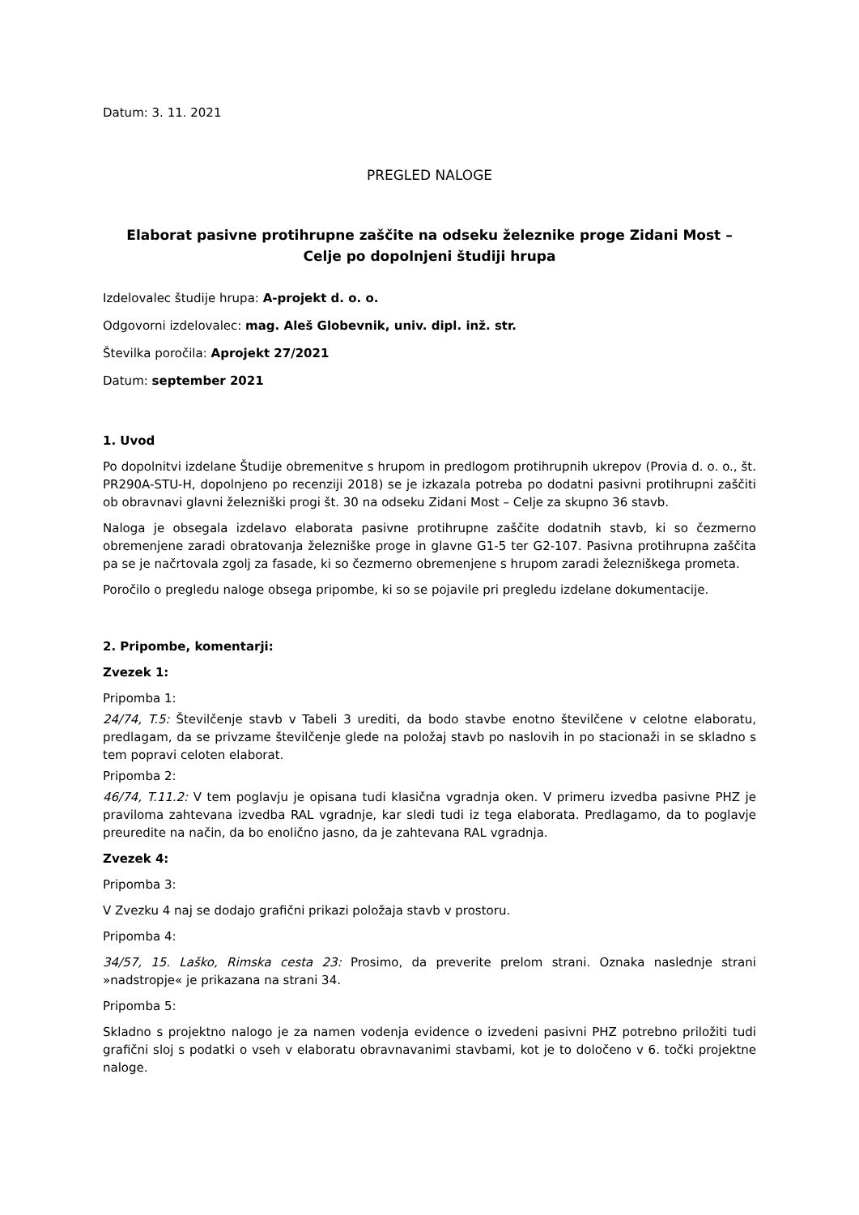Datum: 3. 11. 2021
PREGLED NALOGE
Elaborat pasivne protihrupne zaščite na odseku železnike proge Zidani Most –
Celje po dopolnjeni študiji hrupa
Izdelovalec študije hrupa: A-projekt d. o. o.
Odgovorni izdelovalec: mag. Aleš Globevnik, univ. dipl. inž. str.
Številka poročila: Aprojekt 27/2021
Datum: september 2021
1. Uvod
Po dopolnitvi izdelane Študije obremenitve s hrupom in predlogom protihrupnih ukrepov (Provia d. o. o., št. PR290A-STU-H, dopolnjeno po recenziji 2018) se je izkazala potreba po dodatni pasivni protihrupni zaščiti ob obravnavi glavni železniški progi št. 30 na odseku Zidani Most – Celje za skupno 36 stavb.
Naloga je obsegala izdelavo elaborata pasivne protihrupne zaščite dodatnih stavb, ki so čezmerno obremenjene zaradi obratovanja železniške proge in glavne G1-5 ter G2-107. Pasivna protihrupna zaščita pa se je načrtovala zgolj za fasade, ki so čezmerno obremenjene s hrupom zaradi železniškega prometa.
Poročilo o pregledu naloge obsega pripombe, ki so se pojavile pri pregledu izdelane dokumentacije.
2. Pripombe, komentarji:
Zvezek 1:
Pripomba 1:
24/74, T.5: Številčenje stavb v Tabeli 3 urediti, da bodo stavbe enotno številčene v celotne elaboratu, predlagam, da se privzame številčenje glede na položaj stavb po naslovih in po stacionaži in se skladno s tem popravi celoten elaborat.
Pripomba 2:
46/74, T.11.2: V tem poglavju je opisana tudi klasična vgradnja oken. V primeru izvedba pasivne PHZ je praviloma zahtevana izvedba RAL vgradnje, kar sledi tudi iz tega elaborata. Predlagamo, da to poglavje preuredite na način, da bo enolično jasno, da je zahtevana RAL vgradnja.
Zvezek 4:
Pripomba 3:
V Zvezku 4 naj se dodajo grafični prikazi položaja stavb v prostoru.
Pripomba 4:
34/57, 15. Laško, Rimska cesta 23: Prosimo, da preverite prelom strani. Oznaka naslednje strani »nadstropje« je prikazana na strani 34.
Pripomba 5:
Skladno s projektno nalogo je za namen vodenja evidence o izvedeni pasivni PHZ potrebno priložiti tudi grafični sloj s podatki o vseh v elaboratu obravnavanimi stavbami, kot je to določeno v 6. točki projektne naloge.